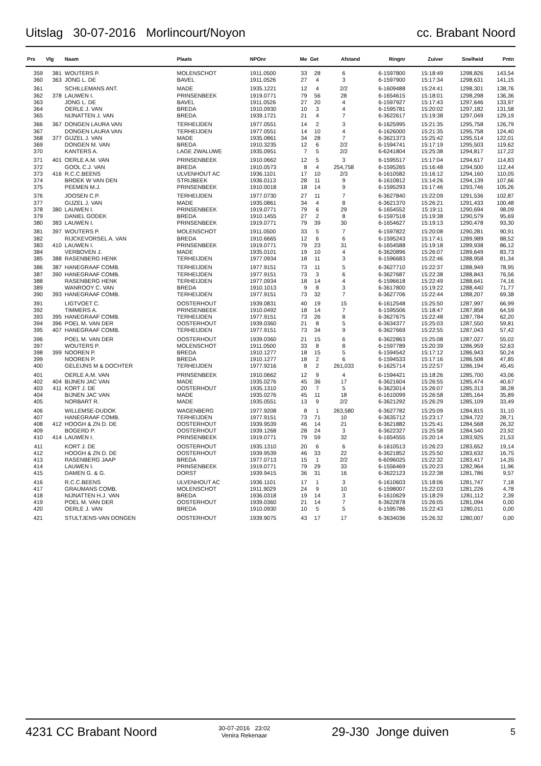Uitslag 30-07-2016 Morlincourt/Noyon cc. Brabant Noord
| Prs | Vlg | Naam | Plaats | NPOnr | Me | Get | Afstand | Ringnr | Zuiver | Snelheid | Pntn |
| --- | --- | --- | --- | --- | --- | --- | --- | --- | --- | --- | --- |
| 359 | 381 | WOUTERS P. | MOLENSCHOT | 1911.0500 | 33 | 28 | 6 | 6-1597800 | 15:18:49 | 1298,826 | 143,54 |
| 360 | 363 | JONG L. DE | BAVEL | 1911.0526 | 27 | 4 | 3 | 6-1597900 | 15:17:34 | 1298,631 | 141,15 |
| 361 | | SCHILLEMANS ANT. | MADE | 1935.1221 | 12 | 4 | 2/2 | 6-1609488 | 15:24:41 | 1298,301 | 138,76 |
| 362 | 378 | LAUWEN I. | PRINSENBEEK | 1919.0771 | 79 | 56 | 28 | 6-1654615 | 15:18:01 | 1298,298 | 136,36 |
| 363 | | JONG L. DE | BAVEL | 1911.0526 | 27 | 20 | 4 | 6-1597927 | 15:17:43 | 1297,646 | 133,97 |
| 364 | | OERLE J. VAN | BREDA | 1910.0930 | 10 | 3 | 4 | 6-1595781 | 15:20:02 | 1297,182 | 131,58 |
| 365 | | NIJNATTEN J. VAN | BREDA | 1939.1721 | 21 | 4 | 7 | 6-3622617 | 15:19:38 | 1297,049 | 129,19 |
| 366 | 367 | DONGEN LAURA VAN | TERHEIJDEN | 1977.0551 | 14 | 2 | 3 | 6-1625995 | 15:21:35 | 1295,758 | 126,79 |
| 367 | | DONGEN LAURA VAN | TERHEIJDEN | 1977.0551 | 14 | 10 | 4 | 6-1626000 | 15:21:35 | 1295,758 | 124,40 |
| 368 | 377 | GIJZEL J. VAN | MADE | 1935.0861 | 34 | 28 | 7 | 6-3621373 | 15:25:42 | 1295,514 | 122,01 |
| 369 | | DONGEN M. VAN | BREDA | 1910.3235 | 12 | 6 | 2/2 | 6-1594741 | 15:17:19 | 1295,503 | 119,62 |
| 370 | | KANTERS A. | LAGE ZWALUWE | 1935.0951 | 7 | 5 | 2/2 | 6-6241804 | 15:25:38 | 1294,817 | 117,22 |
| 371 | 401 | OERLE A.M. VAN | PRINSENBEEK | 1910.0662 | 12 | 5 | 3 | 6-1595517 | 15:17:04 | 1294,617 | 114,83 |
| 372 | | GOOL C.J. VAN | BREDA | 1910.0573 | 8 | 4 | 254,758 | 6-1595265 | 15:16:48 | 1294,500 | 112,44 |
| 373 | 416 | R.C.C.BEENS | ULVENHOUT AC | 1936.1101 | 17 | 10 | 2/3 | 6-1610582 | 15:16:12 | 1294,160 | 110,05 |
| 374 | | BROEK W VAN DEN | STRIJBEEK | 1936.0113 | 28 | 11 | 9 | 6-1610812 | 15:14:26 | 1294,139 | 107,66 |
| 375 | | PEEMEN M.J. | PRINSENBEEK | 1910.0018 | 18 | 14 | 9 | 6-1595293 | 15:17:46 | 1293,746 | 105,26 |
| 376 | | JOOSEN C.P. | TERHEIJDEN | 1977.0730 | 27 | 11 | 7 | 6-3627840 | 15:22:09 | 1291,536 | 102,87 |
| 377 | | GIJZEL J. VAN | MADE | 1935.0861 | 34 | 4 | 8 | 6-3621370 | 15:26:21 | 1291,433 | 100,48 |
| 378 | 380 | LAUWEN I. | PRINSENBEEK | 1919.0771 | 79 | 6 | 29 | 6-1654552 | 15:19:11 | 1290,694 | 98,09 |
| 379 | | DANIEL GODEK | BREDA | 1910.1455 | 27 | 2 | 8 | 6-1597518 | 15:19:38 | 1290,579 | 95,69 |
| 380 | 383 | LAUWEN I. | PRINSENBEEK | 1919.0771 | 79 | 39 | 30 | 6-1654627 | 15:19:13 | 1290,478 | 93,30 |
| 381 | 397 | WOUTERS P. | MOLENSCHOT | 1911.0500 | 33 | 5 | 7 | 6-1597822 | 15:20:08 | 1290,281 | 90,91 |
| 382 | | RIJCKEVORSEL A. VAN | BREDA | 1910.6665 | 12 | 6 | 6 | 6-1595243 | 15:17:41 | 1289,989 | 88,52 |
| 383 | 410 | LAUWEN I. | PRINSENBEEK | 1919.0771 | 79 | 23 | 31 | 6-1654588 | 15:19:18 | 1289,938 | 86,12 |
| 384 | | VERBOVEN J. | MADE | 1935.0101 | 19 | 10 | 4 | 6-3620896 | 15:26:07 | 1289,649 | 83,73 |
| 385 | 388 | RASENBERG HENK | TERHEIJDEN | 1977.0934 | 18 | 11 | 3 | 6-1596683 | 15:22:46 | 1288,958 | 81,34 |
| 386 | 387 | HANEGRAAF COMB. | TERHEIJDEN | 1977.9151 | 73 | 11 | 5 | 6-3627710 | 15:22:37 | 1288,949 | 78,95 |
| 387 | 390 | HANEGRAAF COMB. | TERHEIJDEN | 1977.9151 | 73 | 3 | 6 | 6-3627687 | 15:22:38 | 1288,843 | 76,56 |
| 388 | | RASENBERG HENK | TERHEIJDEN | 1977.0934 | 18 | 14 | 4 | 6-1596618 | 15:22:49 | 1288,641 | 74,16 |
| 389 | | WANROOY C. VAN | BREDA | 1910.1013 | 9 | 8 | 3 | 6-3617800 | 15:19:22 | 1288,440 | 71,77 |
| 390 | 393 | HANEGRAAF COMB. | TERHEIJDEN | 1977.9151 | 73 | 32 | 7 | 6-3627706 | 15:22:44 | 1288,207 | 69,38 |
| 391 | | LIGTVOET C. | OOSTERHOUT | 1939.0831 | 40 | 19 | 15 | 6-1612548 | 15:25:50 | 1287,997 | 66,99 |
| 392 | | TIMMERS A. | PRINSENBEEK | 1910.0492 | 18 | 14 | 7 | 6-1595506 | 15:18:47 | 1287,858 | 64,59 |
| 393 | 395 | HANEGRAAF COMB. | TERHEIJDEN | 1977.9151 | 73 | 26 | 8 | 6-3627675 | 15:22:48 | 1287,784 | 62,20 |
| 394 | 396 | POEL M. VAN DER | OOSTERHOUT | 1939.0360 | 21 | 8 | 5 | 6-3634377 | 15:25:03 | 1287,550 | 59,81 |
| 395 | 407 | HANEGRAAF COMB. | TERHEIJDEN | 1977.9151 | 73 | 34 | 9 | 6-3627669 | 15:22:55 | 1287,043 | 57,42 |
| 396 | | POEL M. VAN DER | OOSTERHOUT | 1939.0360 | 21 | 15 | 6 | 6-3622863 | 15:25:08 | 1287,027 | 55,02 |
| 397 | | WOUTERS P. | MOLENSCHOT | 1911.0500 | 33 | 8 | 8 | 6-1597789 | 15:20:39 | 1286,959 | 52,63 |
| 398 | 399 | NOOREN P. | BREDA | 1910.1277 | 18 | 15 | 5 | 6-1594542 | 15:17:12 | 1286,943 | 50,24 |
| 399 | | NOOREN P. | BREDA | 1910.1277 | 18 | 2 | 6 | 6-1594533 | 15:17:16 | 1286,508 | 47,85 |
| 400 | | GELEIJNS M & DOCHTER | TERHEIJDEN | 1977.9216 | 8 | 2 | 261,033 | 6-1625714 | 15:22:57 | 1286,194 | 45,45 |
| 401 | | OERLE A.M. VAN | PRINSENBEEK | 1910.0662 | 12 | 9 | 4 | 6-1594421 | 15:18:26 | 1285,700 | 43,06 |
| 402 | 404 | BIJNEN JAC VAN | MADE | 1935.0276 | 45 | 36 | 17 | 6-3621604 | 15:26:55 | 1285,474 | 40,67 |
| 403 | 411 | KORT J. DE | OOSTERHOUT | 1935.1310 | 20 | 7 | 5 | 6-3623014 | 15:26:07 | 1285,313 | 38,28 |
| 404 | | BIJNEN JAC VAN | MADE | 1935.0276 | 45 | 11 | 18 | 6-1610099 | 15:26:58 | 1285,164 | 35,89 |
| 405 | | NORBART R. | MADE | 1935.0551 | 13 | 9 | 2/2 | 6-3621292 | 15:26:29 | 1285,109 | 33,49 |
| 406 | | WILLEMSE-DUDOK | WAGENBERG | 1977.9208 | 8 | 1 | 263,580 | 6-3627782 | 15:25:09 | 1284,815 | 31,10 |
| 407 | | HANEGRAAF COMB. | TERHEIJDEN | 1977.9151 | 73 | 71 | 10 | 6-3635712 | 15:23:17 | 1284,722 | 28,71 |
| 408 | 412 | HOOGH & ZN D. DE | OOSTERHOUT | 1939.9539 | 46 | 14 | 21 | 6-3621882 | 15:25:41 | 1284,568 | 26,32 |
| 409 | | BOGERD P. | OOSTERHOUT | 1939.1268 | 28 | 24 | 3 | 6-3622327 | 15:25:58 | 1284,540 | 23,92 |
| 410 | 414 | LAUWEN I. | PRINSENBEEK | 1919.0771 | 79 | 59 | 32 | 6-1654555 | 15:20:14 | 1283,925 | 21,53 |
| 411 | | KORT J. DE | OOSTERHOUT | 1935.1310 | 20 | 6 | 6 | 6-1610513 | 15:26:23 | 1283,652 | 19,14 |
| 412 | | HOOGH & ZN D. DE | OOSTERHOUT | 1939.9539 | 46 | 33 | 22 | 6-3621852 | 15:25:50 | 1283,632 | 16,75 |
| 413 | | RASENBERG JAAP | BREDA | 1977.0713 | 15 | 1 | 2/2 | 6-6096025 | 15:22:32 | 1283,417 | 14,35 |
| 414 | | LAUWEN I. | PRINSENBEEK | 1919.0771 | 79 | 29 | 33 | 6-1556469 | 15:20:23 | 1282,964 | 11,96 |
| 415 | | DAMEN G. & G. | DORST | 1939.9415 | 36 | 31 | 16 | 6-3622123 | 15:22:38 | 1281,786 | 9,57 |
| 416 | | R.C.C.BEENS | ULVENHOUT AC | 1936.1101 | 17 | 1 | 3 | 6-1610603 | 15:18:06 | 1281,747 | 7,18 |
| 417 | | GRAUMANS COMB. | MOLENSCHOT | 1911.9029 | 24 | 9 | 10 | 6-1598007 | 15:22:03 | 1281,226 | 4,78 |
| 418 | | NIJNATTEN H.J. VAN | BREDA | 1936.0318 | 19 | 14 | 3 | 6-1610629 | 15:18:29 | 1281,112 | 2,39 |
| 419 | | POEL M. VAN DER | OOSTERHOUT | 1939.0360 | 21 | 14 | 7 | 6-3622878 | 15:26:05 | 1281,094 | 0,00 |
| 420 | | OERLE J. VAN | BREDA | 1910.0930 | 10 | 5 | 5 | 6-1595786 | 15:22:43 | 1280,011 | 0,00 |
| 421 | | STULTJENS-VAN DONGEN | OOSTERHOUT | 1939.9075 | 43 | 17 | 17 | 6-3634036 | 15:26:32 | 1280,007 | 0,00 |
4231 CC Brabant Noord 30-07-2016 23:02
Venira Rekenaar 29-J30 Jonge duiven 5